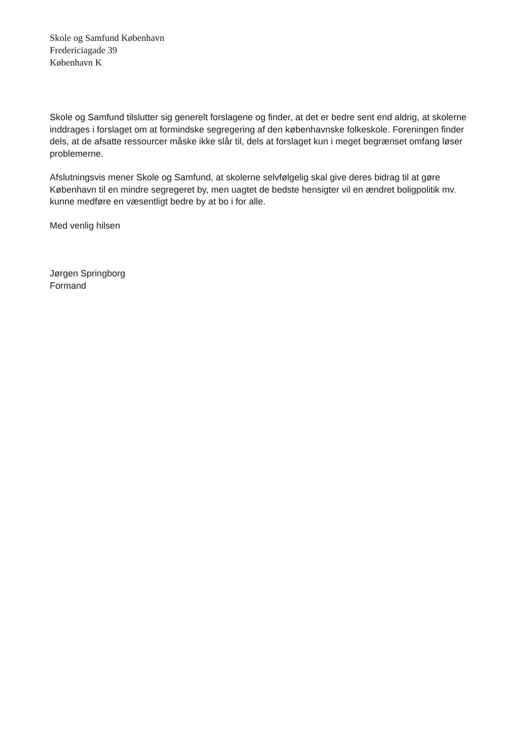Skole og Samfund København
Fredericiagade 39
København K
Skole og Samfund tilslutter sig generelt forslagene og finder, at det er bedre sent end aldrig, at skolerne inddrages i forslaget om at formindske segregering af den københavnske folkeskole. Foreningen finder dels, at de afsatte ressourcer måske ikke slår til, dels at forslaget kun i meget begrænset omfang løser problemerne.
Afslutningsvis mener Skole og Samfund, at skolerne selvfølgelig skal give deres bidrag til at gøre København til en mindre segregeret by, men uagtet de bedste hensigter vil en ændret boligpolitik mv. kunne medføre en væsentligt bedre by at bo i for alle.
Med venlig hilsen
Jørgen Springborg
Formand